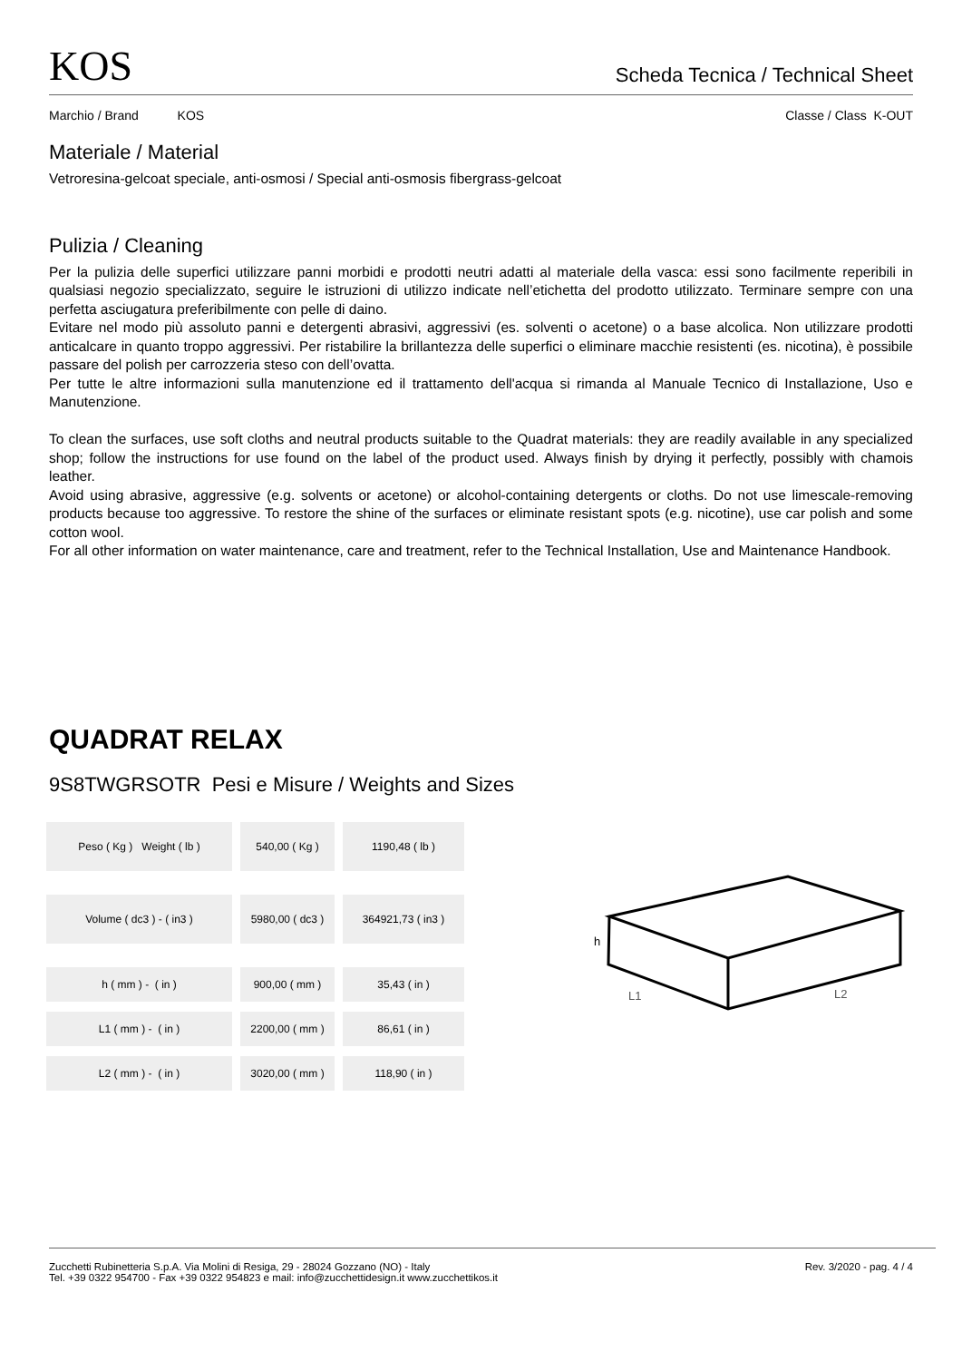KOS
Scheda Tecnica / Technical Sheet
Marchio / Brand KOS Classe / Class K-OUT
Materiale / Material
Vetroresina-gelcoat speciale, anti-osmosi / Special anti-osmosis fibergrass-gelcoat
Pulizia / Cleaning
Per la pulizia delle superfici utilizzare panni morbidi e prodotti neutri adatti al materiale della vasca: essi sono facilmente reperibili in qualsiasi negozio specializzato, seguire le istruzioni di utilizzo indicate nell’etichetta del prodotto utilizzato. Terminare sempre con una perfetta asciugatura preferibilmente con pelle di daino.
Evitare nel modo più assoluto panni e detergenti abrasivi, aggressivi (es. solventi o acetone) o a base alcolica. Non utilizzare prodotti anticalcare in quanto troppo aggressivi. Per ristabilire la brillantezza delle superfici o eliminare macchie resistenti (es. nicotina), è possibile passare del polish per carrozzeria steso con dell’ovatta.
Per tutte le altre informazioni sulla manutenzione ed il trattamento dell'acqua si rimanda al Manuale Tecnico di Installazione, Uso e Manutenzione.
To clean the surfaces, use soft cloths and neutral products suitable to the Quadrat materials: they are readily available in any specialized shop; follow the instructions for use found on the label of the product used. Always finish by drying it perfectly, possibly with chamois leather.
Avoid using abrasive, aggressive (e.g. solvents or acetone) or alcohol-containing detergents or cloths. Do not use limescale-removing products because too aggressive. To restore the shine of the surfaces or eliminate resistant spots (e.g. nicotine), use car polish and some cotton wool.
For all other information on water maintenance, care and treatment, refer to the Technical Installation, Use and Maintenance Handbook.
QUADRAT RELAX
9S8TWGRSOTR Pesi e Misure / Weights and Sizes
| Peso ( Kg ) Weight ( lb ) | 540,00 ( Kg ) | 1190,48 ( lb ) |
| Volume ( dc3 ) - ( in3 ) | 5980,00 ( dc3 ) | 364921,73 ( in3 ) |
| h ( mm ) - ( in ) | 900,00 ( mm ) | 35,43 ( in ) |
| L1 ( mm ) - ( in ) | 2200,00 ( mm ) | 86,61 ( in ) |
| L2 ( mm ) - ( in ) | 3020,00 ( mm ) | 118,90 ( in ) |
h
L1
L2
Zucchetti Rubinetteria S.p.A. Via Molini di Resiga, 29 - 28024 Gozzano (NO) - Italy
Tel. +39 0322 954700 - Fax +39 0322 954823 e mail: info@zucchettidesign.it www.zucchettikos.it
Rev. 3/2020 - pag. 4 / 4